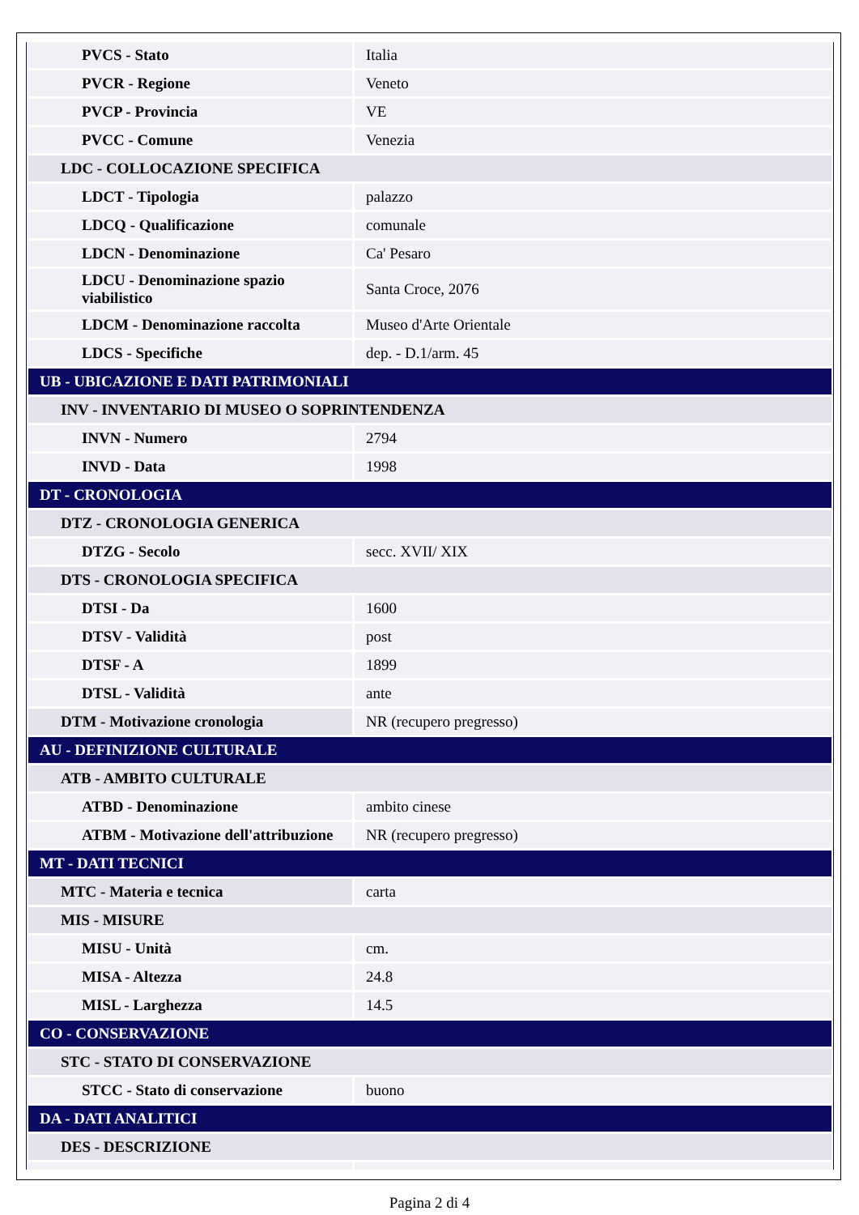| PVCS - Stato | Italia |
| PVCR - Regione | Veneto |
| PVCP - Provincia | VE |
| PVCC - Comune | Venezia |
| LDC - COLLOCAZIONE SPECIFICA | |
| LDCT - Tipologia | palazzo |
| LDCQ - Qualificazione | comunale |
| LDCN - Denominazione | Ca' Pesaro |
| LDCU - Denominazione spazio viabilistico | Santa Croce, 2076 |
| LDCM - Denominazione raccolta | Museo d'Arte Orientale |
| LDCS - Specifiche | dep. - D.1/arm. 45 |
| UB - UBICAZIONE E DATI PATRIMONIALI | |
| INV - INVENTARIO DI MUSEO O SOPRINTENDENZA | |
| INVN - Numero | 2794 |
| INVD - Data | 1998 |
| DT - CRONOLOGIA | |
| DTZ - CRONOLOGIA GENERICA | |
| DTZG - Secolo | secc. XVII/ XIX |
| DTS - CRONOLOGIA SPECIFICA | |
| DTSI - Da | 1600 |
| DTSV - Validità | post |
| DTSF - A | 1899 |
| DTSL - Validità | ante |
| DTM - Motivazione cronologia | NR (recupero pregresso) |
| AU - DEFINIZIONE CULTURALE | |
| ATB - AMBITO CULTURALE | |
| ATBD - Denominazione | ambito cinese |
| ATBM - Motivazione dell'attribuzione | NR (recupero pregresso) |
| MT - DATI TECNICI | |
| MTC - Materia e tecnica | carta |
| MIS - MISURE | |
| MISU - Unità | cm. |
| MISA - Altezza | 24.8 |
| MISL - Larghezza | 14.5 |
| CO - CONSERVAZIONE | |
| STC - STATO DI CONSERVAZIONE | |
| STCC - Stato di conservazione | buono |
| DA - DATI ANALITICI | |
| DES - DESCRIZIONE | |
Pagina 2 di 4